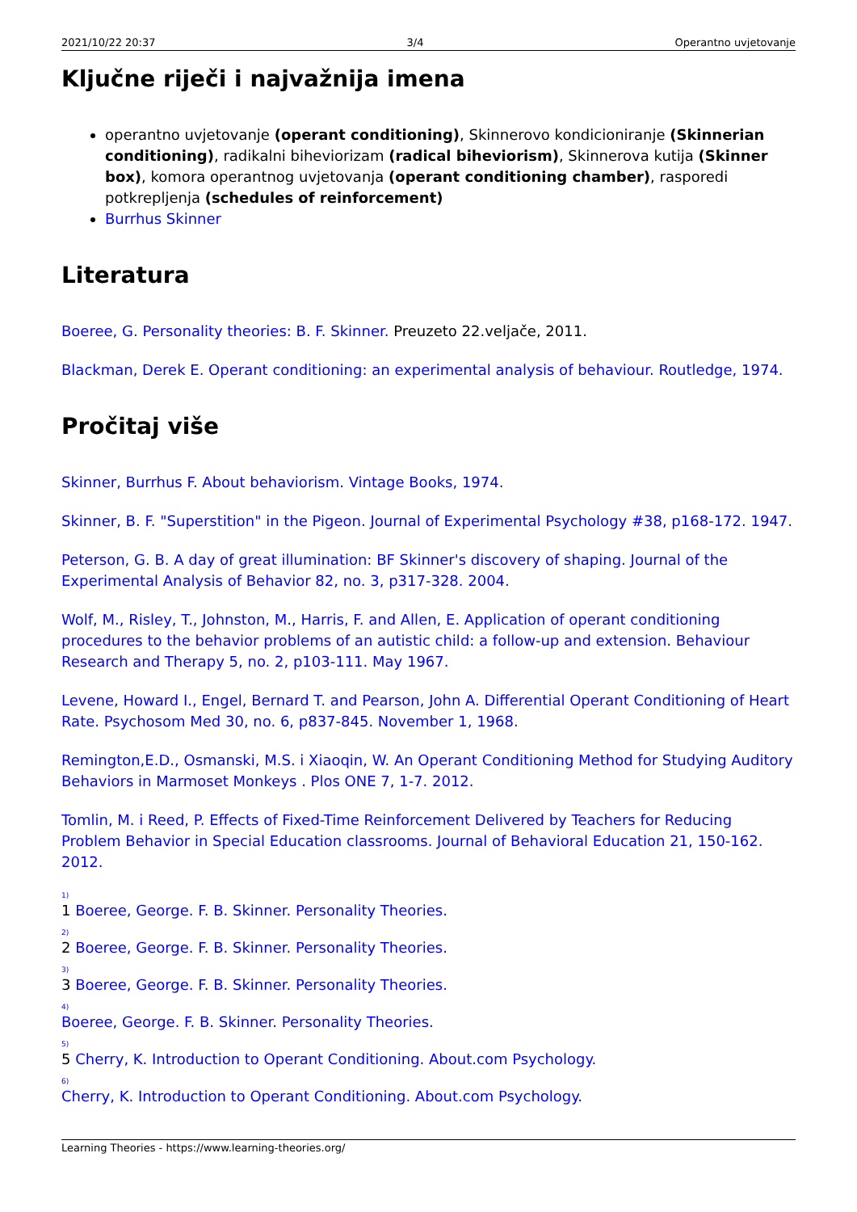2021/10/22 20:37 3/4 Operantno uvjetovanje
Ključne riječi i najvažnija imena
operantno uvjetovanje (operant conditioning), Skinnerovo kondicioniranje (Skinnerian conditioning), radikalni biheviorizam (radical biheviorism), Skinnerova kutija (Skinner box), komora operantnog uvjetovanja (operant conditioning chamber), rasporedi potkrepljenja (schedules of reinforcement)
Burrhus Skinner
Literatura
Boeree, G. Personality theories: B. F. Skinner. Preuzeto 22.veljače, 2011.
Blackman, Derek E. Operant conditioning: an experimental analysis of behaviour. Routledge, 1974.
Pročitaj više
Skinner, Burrhus F. About behaviorism. Vintage Books, 1974.
Skinner, B. F. "Superstition" in the Pigeon. Journal of Experimental Psychology #38, p168-172. 1947.
Peterson, G. B. A day of great illumination: BF Skinner's discovery of shaping. Journal of the Experimental Analysis of Behavior 82, no. 3, p317-328. 2004.
Wolf, M., Risley, T., Johnston, M., Harris, F. and Allen, E. Application of operant conditioning procedures to the behavior problems of an autistic child: a follow-up and extension. Behaviour Research and Therapy 5, no. 2, p103-111. May 1967.
Levene, Howard I., Engel, Bernard T. and Pearson, John A. Differential Operant Conditioning of Heart Rate. Psychosom Med 30, no. 6, p837-845. November 1, 1968.
Remington,E.D., Osmanski, M.S. i Xiaoqin, W. An Operant Conditioning Method for Studying Auditory Behaviors in Marmoset Monkeys . Plos ONE 7, 1-7. 2012.
Tomlin, M. i Reed, P. Effects of Fixed-Time Reinforcement Delivered by Teachers for Reducing Problem Behavior in Special Education classrooms. Journal of Behavioral Education 21, 150-162. 2012.
<sup>1)</sup>
1 Boeree, George. F. B. Skinner. Personality Theories.
<sup>2)</sup>
2 Boeree, George. F. B. Skinner. Personality Theories.
<sup>3)</sup>
3 Boeree, George. F. B. Skinner. Personality Theories.
<sup>4)</sup>
Boeree, George. F. B. Skinner. Personality Theories.
<sup>5)</sup>
5 Cherry, K. Introduction to Operant Conditioning. About.com Psychology.
<sup>6)</sup>
Cherry, K. Introduction to Operant Conditioning. About.com Psychology.
Learning Theories - https://www.learning-theories.org/